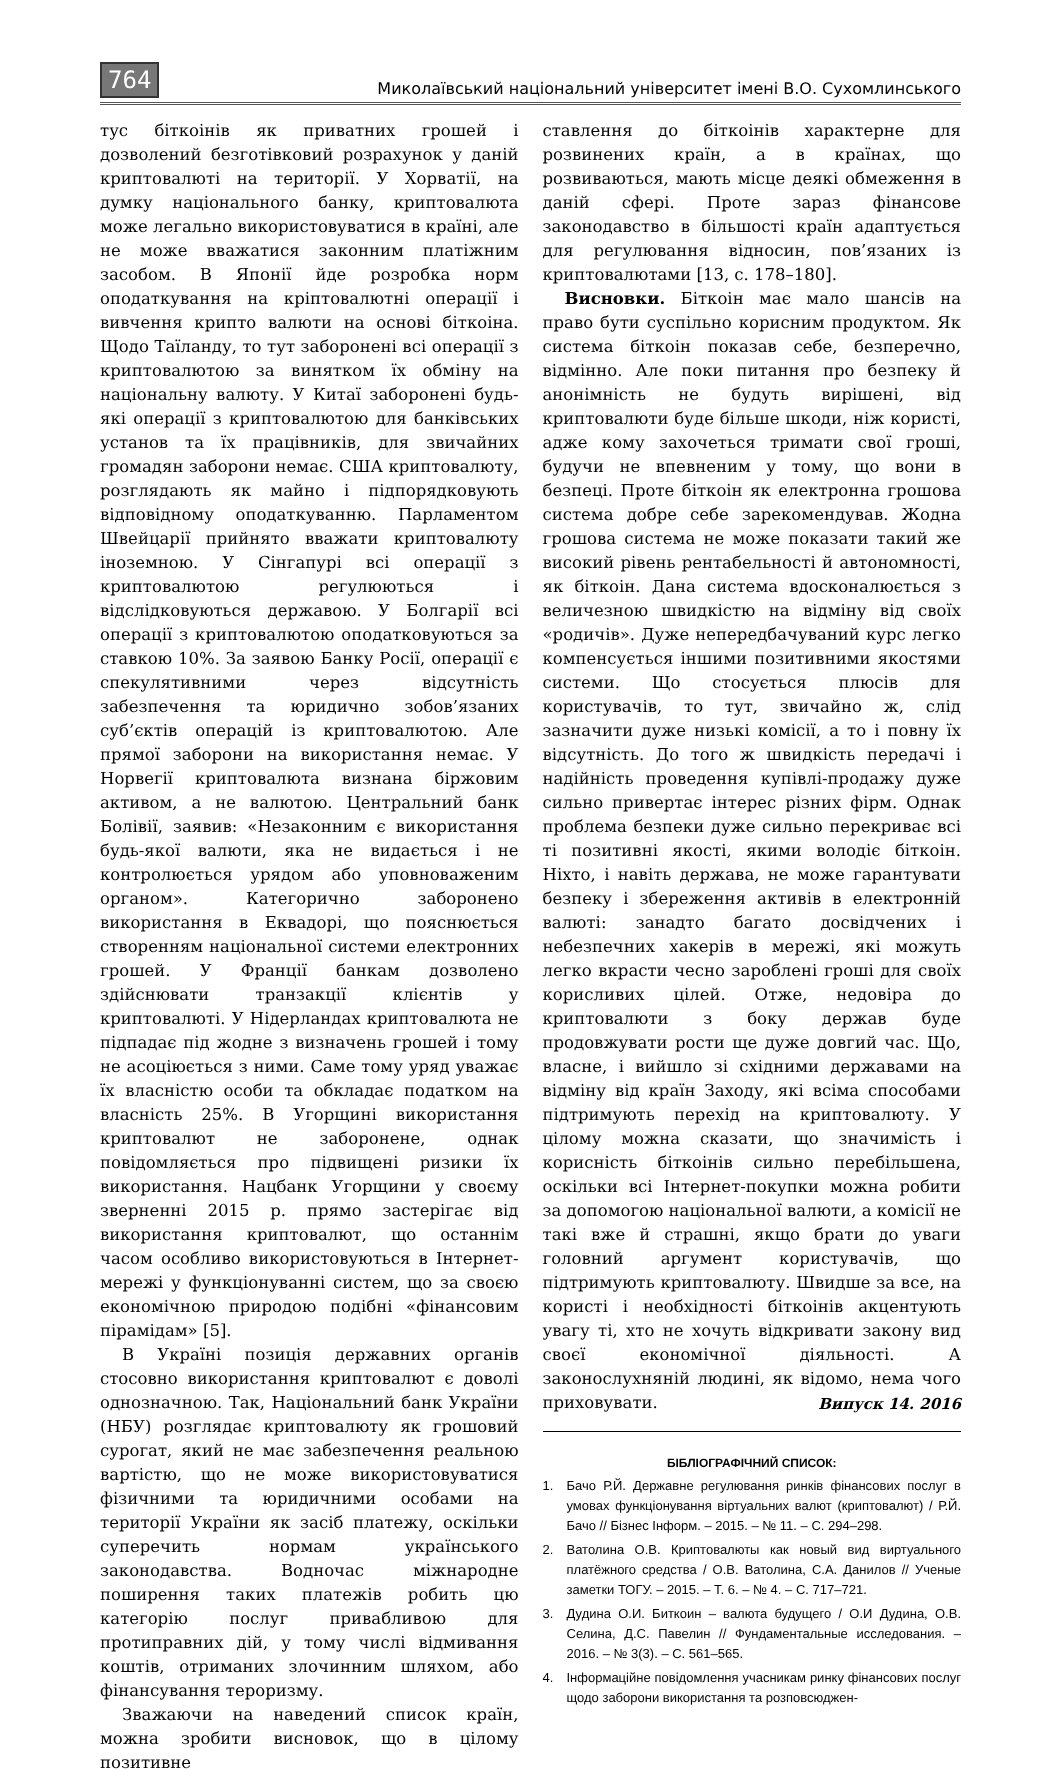764
Миколаївський національний університет імені В.О. Сухомлинського
тус біткоінів як приватних грошей і дозволений безготівковий розрахунок у даній криптовалюті на території. У Хорватії, на думку національного банку, криптовалюта може легально використовуватися в країні, але не може вважатися законним платіжним засобом. В Японії йде розробка норм оподаткування на кріптовалютні операції і вивчення крипто валюти на основі біткоіна. Щодо Таїланду, то тут заборонені всі операції з криптовалютою за винятком їх обміну на національну валюту. У Китаї заборонені будь-які операції з криптовалютою для банківських установ та їх працівників, для звичайних громадян заборони немає. США криптовалюту, розглядають як майно і підпорядковують відповідному оподаткуванню. Парламентом Швейцарії прийнято вважати криптовалюту іноземною. У Сінгапурі всі операції з криптовалютою регулюються і відслідковуються державою. У Болгарії всі операції з криптовалютою оподатковуються за ставкою 10%. За заявою Банку Росії, операції є спекулятивними через відсутність забезпечення та юридично зобов’язаних суб’єктів операцій із криптовалютою. Але прямої заборони на використання немає. У Норвегії криптовалюта визнана біржовим активом, а не валютою. Центральний банк Болівії, заявив: «Незаконним є використання будь-якої валюти, яка не видається і не контролюється урядом або уповноваженим органом». Категорично заборонено використання в Еквадорі, що пояснюється створенням національної системи електронних грошей. У Франції банкам дозволено здійснювати транзакції клієнтів у криптовалюті. У Нідерландах криптовалюта не підпадає під жодне з визначень грошей і тому не асоціюється з ними. Саме тому уряд уважає їх власністю особи та обкладає податком на власність 25%. В Угорщині використання криптовалют не заборонене, однак повідомляється про підвищені ризики їх використання. Нацбанк Угорщини у своєму зверненні 2015 р. прямо застерігає від використання криптовалют, що останнім часом особливо використовуються в Інтернет-мережі у функціонуванні систем, що за своєю економічною природою подібні «фінансовим пірамідам» [5].
В Україні позиція державних органів стосовно використання криптовалют є доволі однозначною. Так, Національний банк України (НБУ) розглядає криптовалюту як грошовий сурогат, який не має забезпечення реальною вартістю, що не може використовуватися фізичними та юридичними особами на території України як засіб платежу, оскільки суперечить нормам українського законодавства. Водночас міжнародне поширення таких платежів робить цю категорію послуг привабливою для протиправних дій, у тому числі відмивання коштів, отриманих злочинним шляхом, або фінансування тероризму.
Зважаючи на наведений список країн, можна зробити висновок, що в цілому позитивне
ставлення до біткоінів характерне для розвинених країн, а в країнах, що розвиваються, мають місце деякі обмеження в даній сфері. Проте зараз фінансове законодавство в більшості країн адаптується для регулювання відносин, пов’язаних із криптовалютами [13, с. 178–180].
Висновки. Біткоін має мало шансів на право бути суспільно корисним продуктом. Як система біткоін показав себе, безперечно, відмінно. Але поки питання про безпеку й анонімність не будуть вирішені, від криптовалюти буде більше шкоди, ніж користі, адже кому захочеться тримати свої гроші, будучи не впевненим у тому, що вони в безпеці. Проте біткоін як електронна грошова система добре себе зарекомендував. Жодна грошова система не може показати такий же високий рівень рентабельності й автономності, як біткоін. Дана система вдосконалюється з величезною швидкістю на відміну від своїх «родичів». Дуже непередбачуваний курс легко компенсується іншими позитивними якостями системи. Що стосується плюсів для користувачів, то тут, звичайно ж, слід зазначити дуже низькі комісії, а то і повну їх відсутність. До того ж швидкість передачі і надійність проведення купівлі-продажу дуже сильно привертає інтерес різних фірм. Однак проблема безпеки дуже сильно перекриває всі ті позитивні якості, якими володіє біткоін. Ніхто, і навіть держава, не може гарантувати безпеку і збереження активів в електронній валюті: занадто багато досвідчених і небезпечних хакерів в мережі, які можуть легко вкрасти чесно зароблені гроші для своїх корисливих цілей. Отже, недовіра до криптовалюти з боку держав буде продовжувати рости ще дуже довгий час. Що, власне, і вийшло зі східними державами на відміну від країн Заходу, які всіма способами підтримують перехід на криптовалюту. У цілому можна сказати, що значимість і корисність біткоінів сильно перебільшена, оскільки всі Інтернет-покупки можна робити за допомогою національної валюти, а комісії не такі вже й страшні, якщо брати до уваги головний аргумент користувачів, що підтримують криптовалюту. Швидше за все, на користі і необхідності біткоінів акцентують увагу ті, хто не хочуть відкривати закону вид своєї економічної діяльності. А законослухняній людині, як відомо, нема чого приховувати.
БІБЛІОГРАФІЧНИЙ СПИСОК:
1. Бачо Р.Й. Державне регулювання ринків фінансових послуг в умовах функціонування віртуальних валют (криптовалют) / Р.Й. Бачо // Бізнес Інформ. – 2015. – № 11. – С. 294–298.
2. Ватолина О.В. Криптовалюты как новый вид виртуального платёжного средства / О.В. Ватолина, С.А. Данилов // Ученые заметки ТОГУ. – 2015. – Т. 6. – № 4. – С. 717–721.
3. Дудина О.И. Биткоин – валюта будущего / О.И Дудина, О.В. Селина, Д.С. Павелин // Фундаментальные исследования. – 2016. – № 3(3). – С. 561–565.
4. Інформаційне повідомлення учасникам ринку фінансових послуг щодо заборони використання та розповсюджен-
Випуск 14. 2016